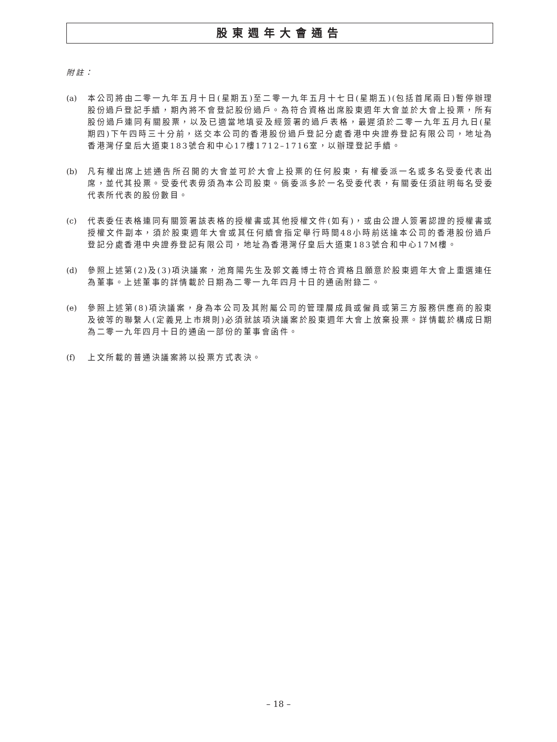股東週年大會通告
附註：
(a) 本公司將由二零一九年五月十日(星期五)至二零一九年五月十七日(星期五)(包括首尾兩日)暫停辦理股份過戶登記手續，期內將不會登記股份過戶。為符合資格出席股東週年大會並於大會上投票，所有股份過戶連同有關股票，以及已適當地填妥及經簽署的過戶表格，最遲須於二零一九年五月九日(星期四)下午四時三十分前，送交本公司的香港股份過戶登記分處香港中央證券登記有限公司，地址為香港灣仔皇后大道東183號合和中心17樓1712–1716室，以辦理登記手續。
(b) 凡有權出席上述通告所召開的大會並可於大會上投票的任何股東，有權委派一名或多名受委代表出席，並代其投票。受委代表毋須為本公司股東。倘委派多於一名受委代表，有關委任須註明每名受委代表所代表的股份數目。
(c) 代表委任表格連同有關簽署該表格的授權書或其他授權文件(如有)，或由公證人簽署認證的授權書或授權文件副本，須於股東週年大會或其任何續會指定舉行時間48小時前送達本公司的香港股份過戶登記分處香港中央證券登記有限公司，地址為香港灣仔皇后大道東183號合和中心17M樓。
(d) 參照上述第(2)及(3)項決議案，池育陽先生及郭文義博士符合資格且願意於股東週年大會上重選連任為董事。上述董事的詳情載於日期為二零一九年四月十日的通函附錄二。
(e) 參照上述第(8)項決議案，身為本公司及其附屬公司的管理層成員或僱員或第三方服務供應商的股東及彼等的聯繫人(定義見上市規則)必須就該項決議案於股東週年大會上放棄投票。詳情載於構成日期為二零一九年四月十日的通函一部份的董事會函件。
(f) 上文所載的普通決議案將以投票方式表決。
– 18 –